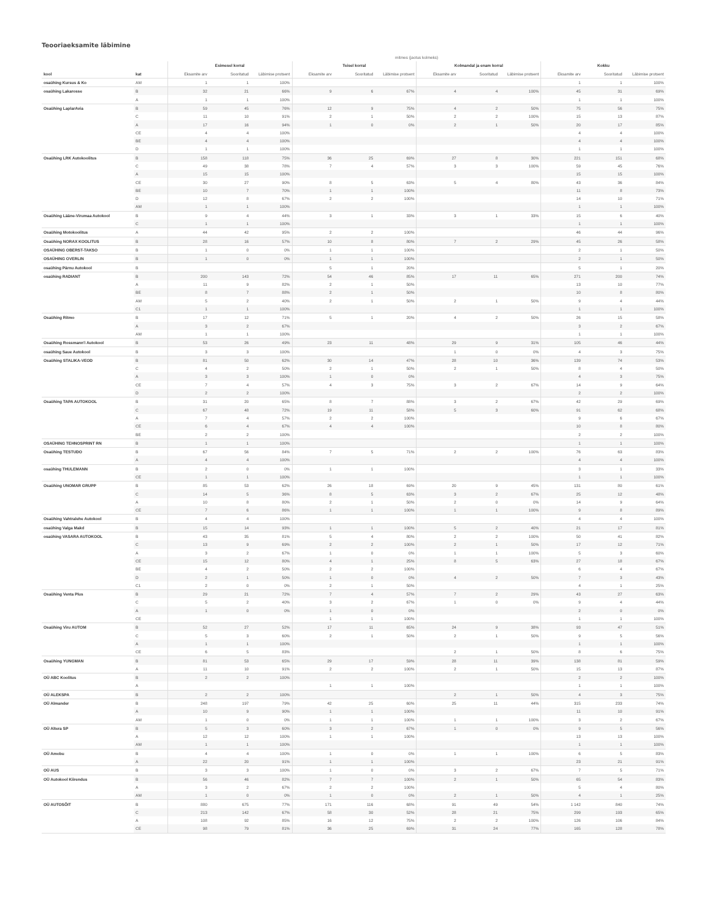Teooriaeksamite läbimine
| | | mitmes (jaotus kolmeks) | | | | | | | | | | | |
| --- | --- | --- | --- | --- | --- | --- | --- | --- | --- | --- | --- | --- | --- |
| | | Esimesel korral | | | Teisel korral | | | Kolmandal ja enam korral | | | Kokku | | |
| kool | kat | Eksamite arv | Sooritatud | Läbimise protsent | Eksamite arv | Sooritatud | Läbimise protsent | Eksamite arv | Sooritatud | Läbimise protsent | Eksamite arv | Sooritatud | Läbimise protsent |
| osaühing Kursus & Ko | AM | 1 | 1 | 100% | | | | | | | 1 | 1 | 100% |
| osaühing Lakarosse | B | 32 | 21 | 66% | 9 | 6 | 67% | 4 | 4 | 100% | 45 | 31 | 69% |
| | A | 1 | 1 | 100% | | | | | | | 1 | 1 | 100% |
| Osaühing LaplarAvia | B | 59 | 45 | 76% | 12 | 9 | 75% | 4 | 2 | 50% | 75 | 56 | 75% |
| | C | 11 | 10 | 91% | 2 | 1 | 50% | 2 | 2 | 100% | 15 | 13 | 87% |
| | A | 17 | 16 | 94% | 1 | 0 | 0% | 2 | 1 | 50% | 20 | 17 | 85% |
| | CE | 4 | 4 | 100% | | | | | | | 4 | 4 | 100% |
| | BE | 4 | 4 | 100% | | | | | | | 4 | 4 | 100% |
| | D | 1 | 1 | 100% | | | | | | | 1 | 1 | 100% |
| Osaühing LRK Autokoolitus | B | 158 | 118 | 75% | 36 | 25 | 69% | 27 | 8 | 30% | 221 | 151 | 68% |
| | C | 49 | 38 | 78% | 7 | 4 | 57% | 3 | 3 | 100% | 59 | 45 | 76% |
| | A | 15 | 15 | 100% | | | | | | | 15 | 15 | 100% |
| | CE | 30 | 27 | 90% | 8 | 5 | 63% | 5 | 4 | 80% | 43 | 36 | 84% |
| | BE | 10 | 7 | 70% | 1 | 1 | 100% | | | | 11 | 8 | 73% |
| | D | 12 | 8 | 67% | 2 | 2 | 100% | | | | 14 | 10 | 71% |
| | AM | 1 | 1 | 100% | | | | | | | 1 | 1 | 100% |
| Osaühing Lääne-Virumaa Autokool | B | 9 | 4 | 44% | 3 | 1 | 33% | 3 | 1 | 33% | 15 | 6 | 40% |
| | C | 1 | 1 | 100% | | | | | | | 1 | 1 | 100% |
| Osaühing Motokoolitus | A | 44 | 42 | 95% | 2 | 2 | 100% | | | | 46 | 44 | 96% |
| Osaühing NORAX KOOLITUS | B | 28 | 16 | 57% | 10 | 8 | 80% | 7 | 2 | 29% | 45 | 26 | 58% |
| OSAÜHING OBERST-TAKSO | B | 1 | 0 | 0% | 1 | 1 | 100% | | | | 2 | 1 | 50% |
| OSAÜHING OVERLIN | B | 1 | 0 | 0% | 1 | 1 | 100% | | | | 2 | 1 | 50% |
| osaühing Pärnu Autokool | B | | | | 5 | 1 | 20% | | | | 5 | 1 | 20% |
| osaühing RADIANT | B | 200 | 143 | 72% | 54 | 46 | 85% | 17 | 11 | 65% | 271 | 200 | 74% |
| | A | 11 | 9 | 82% | 2 | 1 | 50% | | | | 13 | 10 | 77% |
| | BE | 8 | 7 | 88% | 2 | 1 | 50% | | | | 10 | 8 | 80% |
| | AM | 5 | 2 | 40% | 2 | 1 | 50% | 2 | 1 | 50% | 9 | 4 | 44% |
| | C1 | 1 | 1 | 100% | | | | | | | 1 | 1 | 100% |
| Osaühing Ritmo | B | 17 | 12 | 71% | 5 | 1 | 20% | 4 | 2 | 50% | 26 | 15 | 58% |
| | A | 3 | 2 | 67% | | | | | | | 3 | 2 | 67% |
| | AM | 1 | 1 | 100% | | | | | | | 1 | 1 | 100% |
| Osaühing Rossmann'i Autokool | B | 53 | 26 | 49% | 23 | 11 | 48% | 29 | 9 | 31% | 105 | 46 | 44% |
| osaühing Saue Autokool | B | 3 | 3 | 100% | | | | 1 | 0 | 0% | 4 | 3 | 75% |
| Osaühing STALIKA-VEOD | B | 81 | 50 | 62% | 30 | 14 | 47% | 28 | 10 | 36% | 139 | 74 | 53% |
| | C | 4 | 2 | 50% | 2 | 1 | 50% | 2 | 1 | 50% | 8 | 4 | 50% |
| | A | 3 | 3 | 100% | 1 | 0 | 0% | | | | 4 | 3 | 75% |
| | CE | 7 | 4 | 57% | 4 | 3 | 75% | 3 | 2 | 67% | 14 | 9 | 64% |
| | D | 2 | 2 | 100% | | | | | | | 2 | 2 | 100% |
| Osaühing TAPA AUTOKOOL | B | 31 | 20 | 65% | 8 | 7 | 88% | 3 | 2 | 67% | 42 | 29 | 69% |
| | C | 67 | 48 | 72% | 19 | 11 | 58% | 5 | 3 | 60% | 91 | 62 | 68% |
| | A | 7 | 4 | 57% | 2 | 2 | 100% | | | | 9 | 6 | 67% |
| | CE | 6 | 4 | 67% | 4 | 4 | 100% | | | | 10 | 8 | 80% |
| | BE | 2 | 2 | 100% | | | | | | | 2 | 2 | 100% |
| OSAÜHING TEHNOSPRINT RN | B | 1 | 1 | 100% | | | | | | | 1 | 1 | 100% |
| Osaühing TESTUDO | B | 67 | 56 | 84% | 7 | 5 | 71% | 2 | 2 | 100% | 76 | 63 | 83% |
| | A | 4 | 4 | 100% | | | | | | | 4 | 4 | 100% |
| osaühing THULEMANN | B | 2 | 0 | 0% | 1 | 1 | 100% | | | | 3 | 1 | 33% |
| | CE | 1 | 1 | 100% | | | | | | | 1 | 1 | 100% |
| Osaühing UNOMAR GRUPP | B | 85 | 53 | 62% | 26 | 18 | 69% | 20 | 9 | 45% | 131 | 80 | 61% |
| | C | 14 | 5 | 36% | 8 | 5 | 63% | 3 | 2 | 67% | 25 | 12 | 48% |
| | A | 10 | 8 | 80% | 2 | 1 | 50% | 2 | 0 | 0% | 14 | 9 | 64% |
| | CE | 7 | 6 | 86% | 1 | 1 | 100% | 1 | 1 | 100% | 9 | 8 | 89% |
| Osaühing Vahtralehe Autokool | B | 4 | 4 | 100% | | | | | | | 4 | 4 | 100% |
| osaühing Valga Makd | B | 15 | 14 | 93% | 1 | 1 | 100% | 5 | 2 | 40% | 21 | 17 | 81% |
| osaühing VASARA AUTOKOOL | B | 43 | 35 | 81% | 5 | 4 | 80% | 2 | 2 | 100% | 50 | 41 | 82% |
| | C | 13 | 9 | 69% | 2 | 2 | 100% | 2 | 1 | 50% | 17 | 12 | 71% |
| | A | 3 | 2 | 67% | 1 | 0 | 0% | 1 | 1 | 100% | 5 | 3 | 60% |
| | CE | 15 | 12 | 80% | 4 | 1 | 25% | 8 | 5 | 63% | 27 | 18 | 67% |
| | BE | 4 | 2 | 50% | 2 | 2 | 100% | | | | 6 | 4 | 67% |
| | D | 2 | 1 | 50% | 1 | 0 | 0% | 4 | 2 | 50% | 7 | 3 | 43% |
| | C1 | 2 | 0 | 0% | 2 | 1 | 50% | | | | 4 | 1 | 25% |
| Osaühing Venta Plus | B | 29 | 21 | 72% | 7 | 4 | 57% | 7 | 2 | 29% | 43 | 27 | 63% |
| | C | 5 | 2 | 40% | 3 | 2 | 67% | 1 | 0 | 0% | 9 | 4 | 44% |
| | A | 1 | 0 | 0% | 1 | 0 | 0% | | | | 2 | 0 | 0% |
| | CE | | | | 1 | 1 | 100% | | | | 1 | 1 | 100% |
| Osaühing Viru AUTOM | B | 52 | 27 | 52% | 17 | 11 | 65% | 24 | 9 | 38% | 93 | 47 | 51% |
| | C | 5 | 3 | 60% | 2 | 1 | 50% | 2 | 1 | 50% | 9 | 5 | 56% |
| | A | 1 | 1 | 100% | | | | | | | 1 | 1 | 100% |
| | CE | 6 | 5 | 83% | | | | 2 | 1 | 50% | 8 | 6 | 75% |
| Osaühing YUNGMAN | B | 81 | 53 | 65% | 29 | 17 | 59% | 28 | 11 | 39% | 138 | 81 | 59% |
| | A | 11 | 10 | 91% | 2 | 2 | 100% | 2 | 1 | 50% | 15 | 13 | 87% |
| OÜ ABC Koolitus | B | 2 | 2 | 100% | | | | | | | 2 | 2 | 100% |
| | A | | | | 1 | 1 | 100% | | | | 1 | 1 | 100% |
| OÜ ALEKSPA | B | 2 | 2 | 100% | | | | 2 | 1 | 50% | 4 | 3 | 75% |
| OÜ Almander | B | 248 | 197 | 79% | 42 | 25 | 60% | 25 | 11 | 44% | 315 | 233 | 74% |
| | A | 10 | 9 | 90% | 1 | 1 | 100% | | | | 11 | 10 | 91% |
| | AM | 1 | 0 | 0% | 1 | 1 | 100% | 1 | 1 | 100% | 3 | 2 | 67% |
| OÜ Altera SP | B | 5 | 3 | 60% | 3 | 2 | 67% | 1 | 0 | 0% | 9 | 5 | 56% |
| | A | 12 | 12 | 100% | 1 | 1 | 100% | | | | 13 | 13 | 100% |
| | AM | 1 | 1 | 100% | | | | | | | 1 | 1 | 100% |
| OÜ Amobu | B | 4 | 4 | 100% | 1 | 0 | 0% | 1 | 1 | 100% | 6 | 5 | 83% |
| | A | 22 | 20 | 91% | 1 | 1 | 100% | | | | 23 | 21 | 91% |
| OÜ AUS | B | 3 | 3 | 100% | 1 | 0 | 0% | 3 | 2 | 67% | 7 | 5 | 71% |
| OÜ Autokool Kiirendus | B | 56 | 46 | 82% | 7 | 7 | 100% | 2 | 1 | 50% | 65 | 54 | 83% |
| | A | 3 | 2 | 67% | 2 | 2 | 100% | | | | 5 | 4 | 80% |
| | AM | 1 | 0 | 0% | 1 | 0 | 0% | 2 | 1 | 50% | 4 | 1 | 25% |
| OÜ AUTOSÕIT | B | 880 | 675 | 77% | 171 | 116 | 68% | 91 | 49 | 54% | 1 142 | 840 | 74% |
| | C | 213 | 142 | 67% | 58 | 30 | 52% | 28 | 21 | 75% | 299 | 193 | 65% |
| | A | 108 | 92 | 85% | 16 | 12 | 75% | 2 | 2 | 100% | 126 | 106 | 84% |
| | CE | 98 | 79 | 81% | 36 | 25 | 69% | 31 | 24 | 77% | 165 | 128 | 78% |